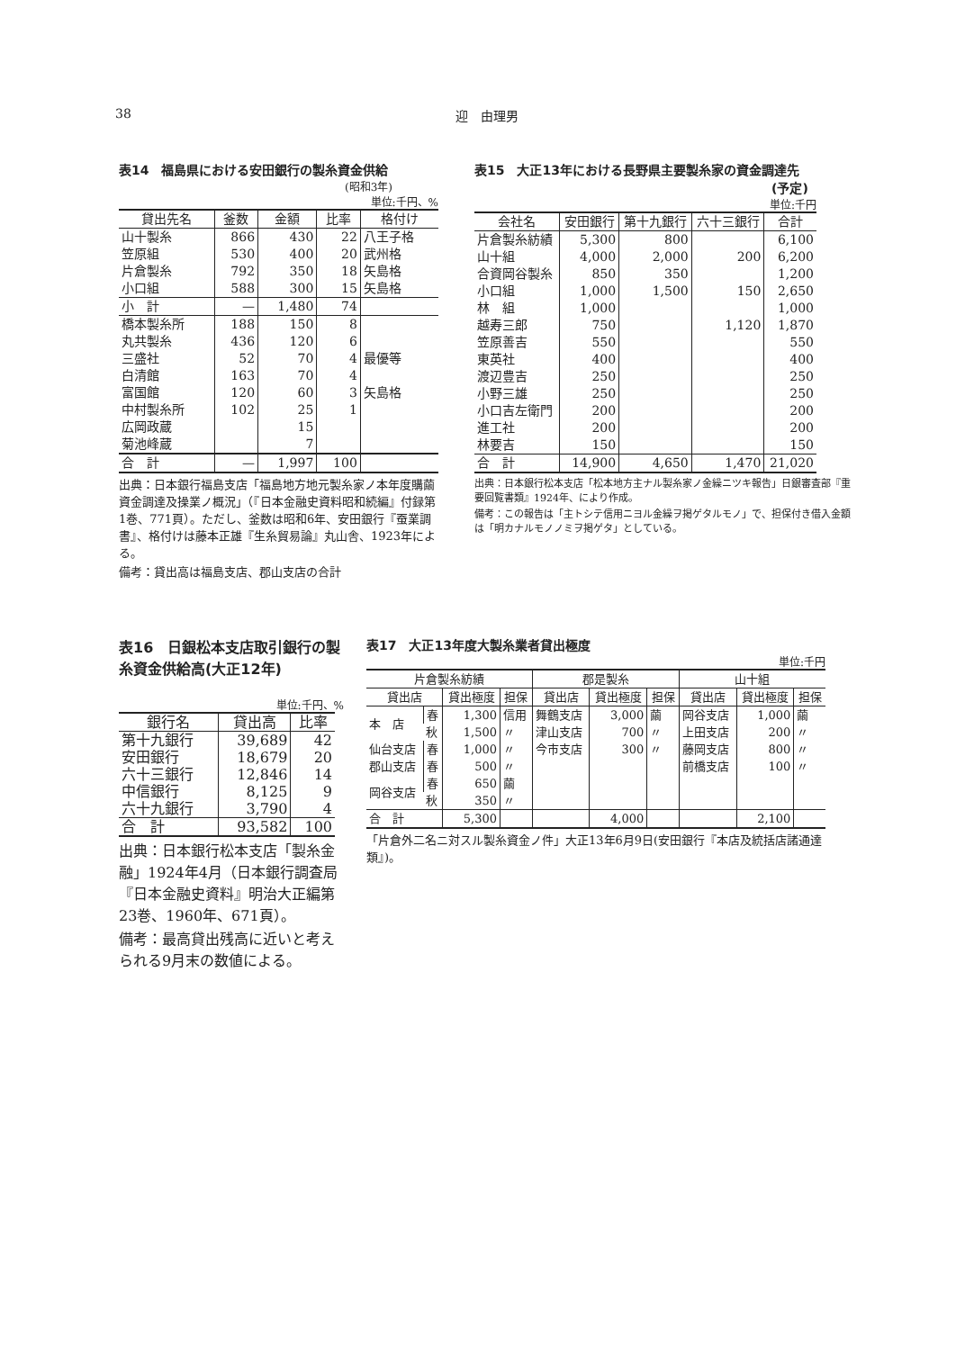38 迎　由理男
表14　福島県における安田銀行の製糸資金供給
(昭和3年)
単位:千円、%
| 貸出先名 | 釜数 | 金額 | 比率 | 格付け |
| --- | --- | --- | --- | --- |
| 山十製糸 | 866 | 430 | 22 | 八王子格 |
| 笠原組 | 530 | 400 | 20 | 武州格 |
| 片倉製糸 | 792 | 350 | 18 | 矢島格 |
| 小口組 | 588 | 300 | 15 | 矢島格 |
| 小 計 | — | 1,480 | 74 | |
| 橋本製糸所 | 188 | 150 | 8 | |
| 丸共製糸 | 436 | 120 | 6 | |
| 三盛社 | 52 | 70 | 4 | 最優等 |
| 白清館 | 163 | 70 | 4 | |
| 富国館 | 120 | 60 | 3 | 矢島格 |
| 中村製糸所 | 102 | 25 | 1 | |
| 広岡政蔵 | | 15 | | |
| 菊池峰蔵 | | 7 | | |
| 合 計 | — | 1,997 | 100 | |
出典：日本銀行福島支店「福島地方地元製糸家ノ本年度購繭資金調達及操業ノ概況」（『日本金融史資料昭和続編』付録第1巻、771頁）。ただし、釜数は昭和6年、安田銀行『蚕業調書』、格付けは藤本正雄『生糸貿易論』丸山舎、1923年による。
備考：貸出高は福島支店、郡山支店の合計
表15　大正13年における長野県主要製糸家の資金調達先
(予定)
単位:千円
| 会社名 | 安田銀行 | 第十九銀行 | 六十三銀行 | 合計 |
| --- | --- | --- | --- | --- |
| 片倉製糸紡績 | 5,300 | 800 | | 6,100 |
| 山十組 | 4,000 | 2,000 | 200 | 6,200 |
| 合資岡谷製糸 | 850 | 350 | | 1,200 |
| 小口組 | 1,000 | 1,500 | 150 | 2,650 |
| 林 組 | 1,000 | | | 1,000 |
| 越寿三郎 | 750 | | 1,120 | 1,870 |
| 笠原善吉 | 550 | | | 550 |
| 東英社 | 400 | | | 400 |
| 渡辺豊吉 | 250 | | | 250 |
| 小野三雄 | 250 | | | 250 |
| 小口吉左衛門 | 200 | | | 200 |
| 進工社 | 200 | | | 200 |
| 林要吉 | 150 | | | 150 |
| 合 計 | 14,900 | 4,650 | 1,470 | 21,020 |
出典：日本銀行松本支店「松本地方主ナル製糸家ノ金繰ニツキ報告」日銀審査部『重要回覧書類』1924年、により作成。
備考：この報告は「主トシテ信用ニヨル金繰ヲ掲ゲタルモノ」で、担保付き借入金額は「明カナルモノノミヲ掲ゲタ」としている。
表16　日銀松本支店取引銀行の製糸資金供給高(大正12年)
単位:千円、%
| 銀行名 | 貸出高 | 比率 |
| --- | --- | --- |
| 第十九銀行 | 39,689 | 42 |
| 安田銀行 | 18,679 | 20 |
| 六十三銀行 | 12,846 | 14 |
| 中信銀行 | 8,125 | 9 |
| 六十九銀行 | 3,790 | 4 |
| 合 計 | 93,582 | 100 |
出典：日本銀行松本支店「製糸金融」1924年4月（日本銀行調査局『日本金融史資料』明治大正編第23巻、1960年、671頁）。
備考：最高貸出残高に近いと考えられる9月末の数値による。
表17　大正13年度大製糸業者貸出極度
単位:千円
| 片倉製糸紡績 | | | | 郡是製糸 | | | 山十組 | | |
| --- | --- | --- | --- | --- | --- | --- | --- | --- | --- |
| 貸出店 | | 貸出極度 | 担保 | 貸出店 | 貸出極度 | 担保 | 貸出店 | 貸出極度 | 担保 |
| 本 店 | 春 | 1,300 | 信用 | 舞鶴支店 | 3,000 | 繭 | 岡谷支店 | 1,000 | 繭 |
| | 秋 | 1,500 | 〃 | 津山支店 | 700 | 〃 | 上田支店 | 200 | 〃 |
| 仙台支店 | 春 | 1,000 | 〃 | 今市支店 | 300 | 〃 | 藤岡支店 | 800 | 〃 |
| 郡山支店 | 春 | 500 | 〃 | | | | 前橋支店 | 100 | 〃 |
| 岡谷支店 | 春 | 650 | 繭 | | | | | | |
| | 秋 | 350 | 〃 | | | | | | |
| 合 計 | | 5,300 | | | 4,000 | | | 2,100 | |
「片倉外二名ニ対スル製糸資金ノ件」大正13年6月9日(安田銀行『本店及統括店諸通達類』)。